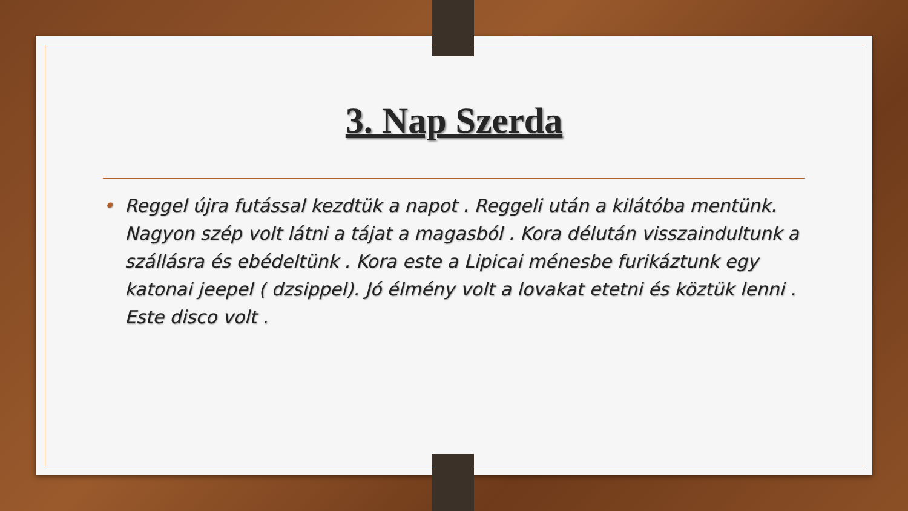3. Nap Szerda
• Reggel újra futással kezdtük a napot . Reggeli után a kilátóba mentünk. Nagyon szép volt látni a tájat a magasból . Kora délután visszaindultunk a szállásra és ebédeltünk . Kora este a Lipicai ménesbe furikáztunk egy katonai jeepel ( dzsippel). Jó élmény volt a lovakat etetni és köztük lenni . Este disco volt .